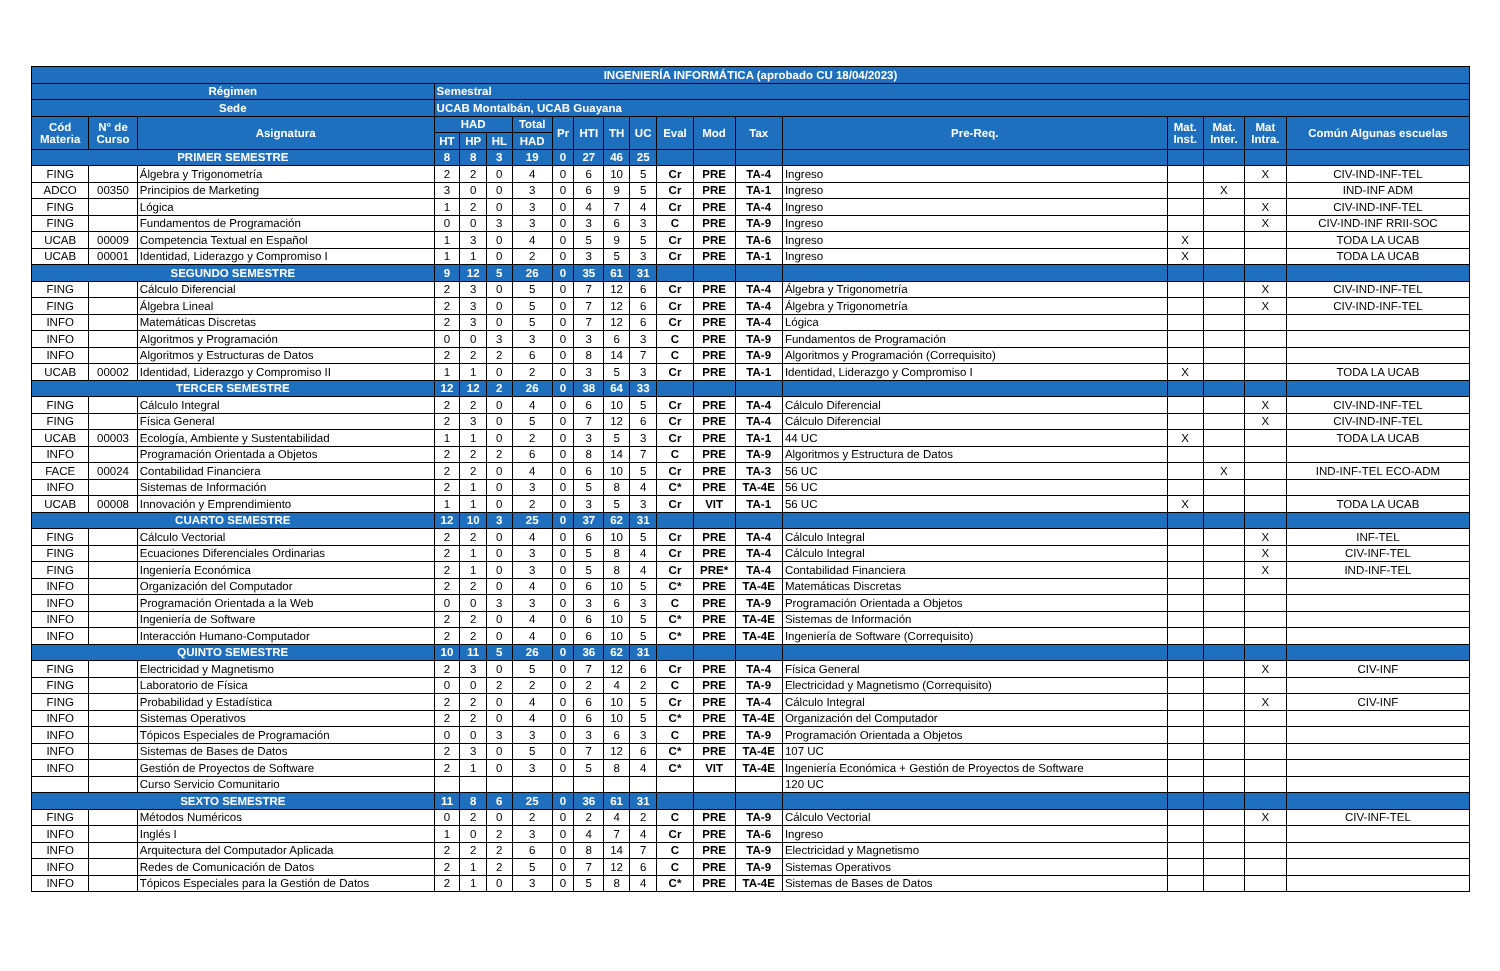| INGENIERÍA INFORMÁTICA (aprobado CU 18/04/2023) | | | | | | | | | | | | | | | | | | |
| --- | --- | --- | --- | --- | --- | --- | --- | --- | --- | --- | --- | --- | --- | --- | --- | --- | --- | --- |
| Régimen | | | Semestral | | | | | | | | | | | | | | | |
| Sede | | | UCAB Montalbán, UCAB Guayana | | | | | | | | | | | | | | | |
| Cód Materia | N° de Curso | Asignatura | HAD | | | Total | Pr | HTI | TH | UC | Eval | Mod | Tax | Pre-Req. | Mat. Inst. | Mat. Inter. | Mat Intra. | Común Algunas escuelas |
| | | | HT | HP | HL | HAD | | | | | | | | | | | | |
| PRIMER SEMESTRE | | | 8 | 8 | 3 | 19 | 0 | 27 | 46 | 25 | | | | | | | | |
| FING | | Álgebra y Trigonometría | 2 | 2 | 0 | 4 | 0 | 6 | 10 | 5 | Cr | PRE | TA-4 | Ingreso | | | X | CIV-IND-INF-TEL |
| ADCO | 00350 | Principios de Marketing | 3 | 0 | 0 | 3 | 0 | 6 | 9 | 5 | Cr | PRE | TA-1 | Ingreso | | X | | IND-INF ADM |
| FING | | Lógica | 1 | 2 | 0 | 3 | 0 | 4 | 7 | 4 | Cr | PRE | TA-4 | Ingreso | | | X | CIV-IND-INF-TEL |
| FING | | Fundamentos de Programación | 0 | 0 | 3 | 3 | 0 | 3 | 6 | 3 | C | PRE | TA-9 | Ingreso | | | X | CIV-IND-INF RRII-SOC |
| UCAB | 00009 | Competencia Textual en Español | 1 | 3 | 0 | 4 | 0 | 5 | 9 | 5 | Cr | PRE | TA-6 | Ingreso | X | | | TODA LA UCAB |
| UCAB | 00001 | Identidad, Liderazgo y Compromiso I | 1 | 1 | 0 | 2 | 0 | 3 | 5 | 3 | Cr | PRE | TA-1 | Ingreso | X | | | TODA LA UCAB |
| SEGUNDO SEMESTRE | | | 9 | 12 | 5 | 26 | 0 | 35 | 61 | 31 | | | | | | | | |
| FING | | Cálculo Diferencial | 2 | 3 | 0 | 5 | 0 | 7 | 12 | 6 | Cr | PRE | TA-4 | Álgebra y Trigonometría | | | X | CIV-IND-INF-TEL |
| FING | | Álgebra Lineal | 2 | 3 | 0 | 5 | 0 | 7 | 12 | 6 | Cr | PRE | TA-4 | Álgebra y Trigonometría | | | X | CIV-IND-INF-TEL |
| INFO | | Matemáticas Discretas | 2 | 3 | 0 | 5 | 0 | 7 | 12 | 6 | Cr | PRE | TA-4 | Lógica | | | | |
| INFO | | Algoritmos y Programación | 0 | 0 | 3 | 3 | 0 | 3 | 6 | 3 | C | PRE | TA-9 | Fundamentos de Programación | | | | |
| INFO | | Algoritmos y Estructuras de Datos | 2 | 2 | 2 | 6 | 0 | 8 | 14 | 7 | C | PRE | TA-9 | Algoritmos y Programación (Correquisito) | | | | |
| UCAB | 00002 | Identidad, Liderazgo y Compromiso II | 1 | 1 | 0 | 2 | 0 | 3 | 5 | 3 | Cr | PRE | TA-1 | Identidad, Liderazgo y Compromiso I | X | | | TODA LA UCAB |
| TERCER SEMESTRE | | | 12 | 12 | 2 | 26 | 0 | 38 | 64 | 33 | | | | | | | | |
| FING | | Cálculo Integral | 2 | 2 | 0 | 4 | 0 | 6 | 10 | 5 | Cr | PRE | TA-4 | Cálculo Diferencial | | | X | CIV-IND-INF-TEL |
| FING | | Física General | 2 | 3 | 0 | 5 | 0 | 7 | 12 | 6 | Cr | PRE | TA-4 | Cálculo Diferencial | | | X | CIV-IND-INF-TEL |
| UCAB | 00003 | Ecología, Ambiente y Sustentabilidad | 1 | 1 | 0 | 2 | 0 | 3 | 5 | 3 | Cr | PRE | TA-1 | 44 UC | X | | | TODA LA UCAB |
| INFO | | Programación Orientada a Objetos | 2 | 2 | 2 | 6 | 0 | 8 | 14 | 7 | C | PRE | TA-9 | Algoritmos y Estructura de Datos | | | | |
| FACE | 00024 | Contabilidad Financiera | 2 | 2 | 0 | 4 | 0 | 6 | 10 | 5 | Cr | PRE | TA-3 | 56 UC | | X | | IND-INF-TEL ECO-ADM |
| INFO | | Sistemas de Información | 2 | 1 | 0 | 3 | 0 | 5 | 8 | 4 | C* | PRE | TA-4E | 56 UC | | | | |
| UCAB | 00008 | Innovación y Emprendimiento | 1 | 1 | 0 | 2 | 0 | 3 | 5 | 3 | Cr | VIT | TA-1 | 56 UC | X | | | TODA LA UCAB |
| CUARTO SEMESTRE | | | 12 | 10 | 3 | 25 | 0 | 37 | 62 | 31 | | | | | | | | |
| FING | | Cálculo Vectorial | 2 | 2 | 0 | 4 | 0 | 6 | 10 | 5 | Cr | PRE | TA-4 | Cálculo Integral | | | X | INF-TEL |
| FING | | Ecuaciones Diferenciales Ordinarias | 2 | 1 | 0 | 3 | 0 | 5 | 8 | 4 | Cr | PRE | TA-4 | Cálculo Integral | | | X | CIV-INF-TEL |
| FING | | Ingeniería Económica | 2 | 1 | 0 | 3 | 0 | 5 | 8 | 4 | Cr | PRE* | TA-4 | Contabilidad Financiera | | | X | IND-INF-TEL |
| INFO | | Organización del Computador | 2 | 2 | 0 | 4 | 0 | 6 | 10 | 5 | C* | PRE | TA-4E | Matemáticas Discretas | | | | |
| INFO | | Programación Orientada a la Web | 0 | 0 | 3 | 3 | 0 | 3 | 6 | 3 | C | PRE | TA-9 | Programación Orientada a Objetos | | | | |
| INFO | | Ingeniería de Software | 2 | 2 | 0 | 4 | 0 | 6 | 10 | 5 | C* | PRE | TA-4E | Sistemas de Información | | | | |
| INFO | | Interacción Humano-Computador | 2 | 2 | 0 | 4 | 0 | 6 | 10 | 5 | C* | PRE | TA-4E | Ingeniería de Software (Correquisito) | | | | |
| QUINTO SEMESTRE | | | 10 | 11 | 5 | 26 | 0 | 36 | 62 | 31 | | | | | | | | |
| FING | | Electricidad y Magnetismo | 2 | 3 | 0 | 5 | 0 | 7 | 12 | 6 | Cr | PRE | TA-4 | Física General | | | X | CIV-INF |
| FING | | Laboratorio de Física | 0 | 0 | 2 | 2 | 0 | 2 | 4 | 2 | C | PRE | TA-9 | Electricidad y Magnetismo (Correquisito) | | | | |
| FING | | Probabilidad y Estadística | 2 | 2 | 0 | 4 | 0 | 6 | 10 | 5 | Cr | PRE | TA-4 | Cálculo Integral | | | X | CIV-INF |
| INFO | | Sistemas Operativos | 2 | 2 | 0 | 4 | 0 | 6 | 10 | 5 | C* | PRE | TA-4E | Organización del Computador | | | | |
| INFO | | Tópicos Especiales de Programación | 0 | 0 | 3 | 3 | 0 | 3 | 6 | 3 | C | PRE | TA-9 | Programación Orientada a Objetos | | | | |
| INFO | | Sistemas de Bases de Datos | 2 | 3 | 0 | 5 | 0 | 7 | 12 | 6 | C* | PRE | TA-4E | 107 UC | | | | |
| INFO | | Gestión de Proyectos de Software | 2 | 1 | 0 | 3 | 0 | 5 | 8 | 4 | C* | VIT | TA-4E | Ingeniería Económica + Gestión de Proyectos de Software | | | | |
| | | Curso Servicio Comunitario | | | | | | | | | | | | 120 UC | | | | |
| SEXTO SEMESTRE | | | 11 | 8 | 6 | 25 | 0 | 36 | 61 | 31 | | | | | | | | |
| FING | | Métodos Numéricos | 0 | 2 | 0 | 2 | 0 | 2 | 4 | 2 | C | PRE | TA-9 | Cálculo Vectorial | | | X | CIV-INF-TEL |
| INFO | | Inglés I | 1 | 0 | 2 | 3 | 0 | 4 | 7 | 4 | Cr | PRE | TA-6 | Ingreso | | | | |
| INFO | | Arquitectura del Computador Aplicada | 2 | 2 | 2 | 6 | 0 | 8 | 14 | 7 | C | PRE | TA-9 | Electricidad y Magnetismo | | | | |
| INFO | | Redes de Comunicación de Datos | 2 | 1 | 2 | 5 | 0 | 7 | 12 | 6 | C | PRE | TA-9 | Sistemas Operativos | | | | |
| INFO | | Tópicos Especiales para la Gestión de Datos | 2 | 1 | 0 | 3 | 0 | 5 | 8 | 4 | C* | PRE | TA-4E | Sistemas de Bases de Datos | | | | |